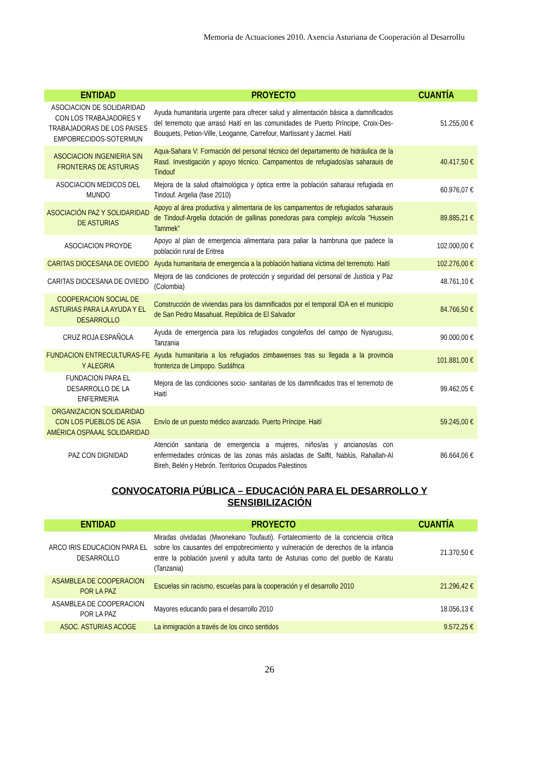Memoria de Actuaciones 2010. Axencia Asturiana de Cooperación al Desarrollu
| ENTIDAD | PROYECTO | CUANTÍA |
| --- | --- | --- |
| ASOCIACION DE SOLIDARIDAD CON LOS TRABAJADORES Y TRABAJADORAS DE LOS PAISES EMPOBRECIDOS-SOTERMUN | Ayuda humanitaria urgente para ofrecer salud y alimentación básica a damnificados del terremoto que arrasó Haití en las comunidades de Puerto Príncipe, Croix-Des-Bouquets, Petion-Ville, Leoganne, Carrefour, Martissant y Jacmel. Haití | 51.255,00 € |
| ASOCIACION INGENIERIA SIN FRONTERAS DE ASTURIAS | Aqua-Sahara V: Formación del personal técnico del departamento de hidráulica de la Rasd. Investigación y apoyo técnico. Campamentos de refugiados/as saharauis de Tindouf | 40.417,50 € |
| ASOCIACION MEDICOS DEL MUNDO | Mejora de la salud oftalmológica y óptica entre la población saharaui refugiada en Tindouf. Argelia (fase 2010) | 60.976,07 € |
| ASOCIACIÓN PAZ Y SOLIDARIDAD DE ASTURIAS | Apoyo al área productiva y alimentaria de los campamentos de refugiados saharauis de Tindouf-Argelia dotación de gallinas ponedoras para complejo avícola "Hussein Tammek" | 89.885,21 € |
| ASOCIACION PROYDE | Apoyo al plan de emergencia alimentaria para paliar la hambruna que padece la población rural de Eritrea | 102.000,00 € |
| CARITAS DIOCESANA DE OVIEDO | Ayuda humanitaria de emergencia a la población haitiana víctima del terremoto. Haití | 102.276,00 € |
| CARITAS DIOCESANA DE OVIEDO | Mejora de las condiciones de protección y seguridad del personal de Justicia y Paz (Colombia) | 48.761,10 € |
| COOPERACION SOCIAL DE ASTURIAS PARA LA AYUDA Y EL DESARROLLO | Construcción de viviendas para los damnificados por el temporal IDA en el municipio de San Pedro Masahuat. República de El Salvador | 84.766,50 € |
| CRUZ ROJA ESPAÑOLA | Ayuda de emergencia para los refugiados congoleños del campo de Nyarugusu, Tanzania | 90.000,00 € |
| FUNDACION ENTRECULTURAS-FE Y ALEGRIA | Ayuda humanitaria a los refugiados zimbawenses tras su llegada a la provincia fronteriza de Limpopo. Sudáfrica | 101.881,00 € |
| FUNDACION PARA EL DESARROLLO DE LA ENFERMERIA | Mejora de las condiciones socio- sanitarias de los damnificados tras el terremoto de Haití | 99.462,05 € |
| ORGANIZACION SOLIDARIDAD CON LOS PUEBLOS DE ASIA AMÉRICA OSPAAAL SOLIDARIDAD | Envío de un puesto médico avanzado. Puerto Príncipe. Haití | 59.245,00 € |
| PAZ CON DIGNIDAD | Atención sanitaria de emergencia a mujeres, niños/as y ancianos/as con enfermedades crónicas de las zonas más aisladas de Salfit, Nablús, Rahallah-Al Bireh, Belén y Hebrón. Territorios Ocupados Palestinos | 86.664,06 € |
CONVOCATORIA PÚBLICA – EDUCACIÓN PARA EL DESARROLLO Y
SENSIBILIZACIÓN
| ENTIDAD | PROYECTO | CUANTÍA |
| --- | --- | --- |
| ARCO IRIS EDUCACION PARA EL DESARROLLO | Miradas olvidadas (Mwonekano Toufauti). Fortalecimiento de la conciencia crítica sobre los causantes del empobrecimiento y vulneración de derechos de la infancia entre la población juvenil y adulta tanto de Asturias como del pueblo de Karatu (Tanzania) | 21.370,50 € |
| ASAMBLEA DE COOPERACION POR LA PAZ | Escuelas sin racismo, escuelas para la cooperación y el desarrollo 2010 | 21.296,42 € |
| ASAMBLEA DE COOPERACION POR LA PAZ | Mayores educando para el desarrollo 2010 | 18.056,13 € |
| ASOC. ASTURIAS ACOGE | La inmigración a través de los cinco sentidos | 9.572,25 € |
26